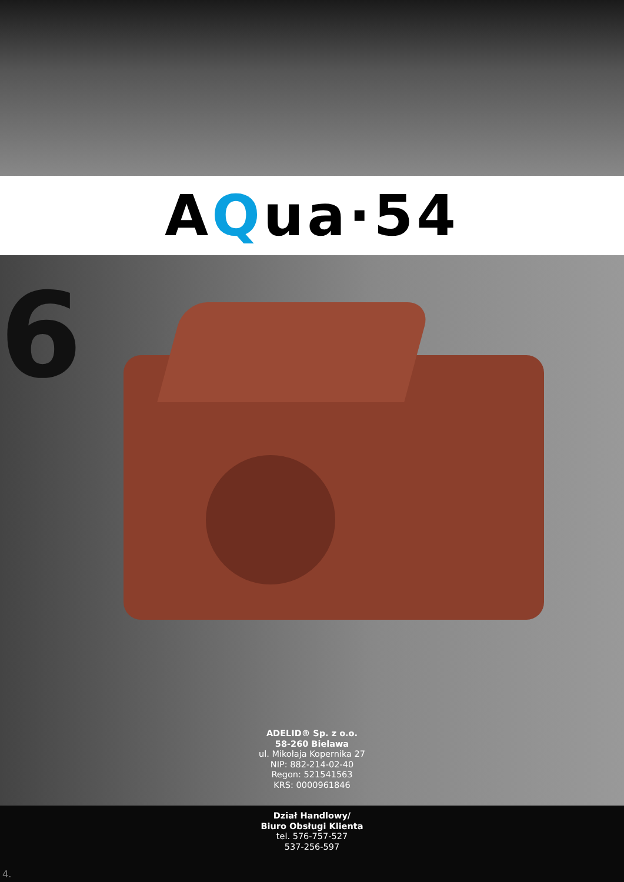A Q ua·54
6
ADELID® Sp. z o.o.
58-260 Bielawa
ul. Mikołaja Kopernika 27
NIP: 882-214-02-40
Regon: 521541563
KRS: 0000961846
Dział Handlowy/
Biuro Obsługi Klienta
tel. 576-757-527
537-256-597
4.